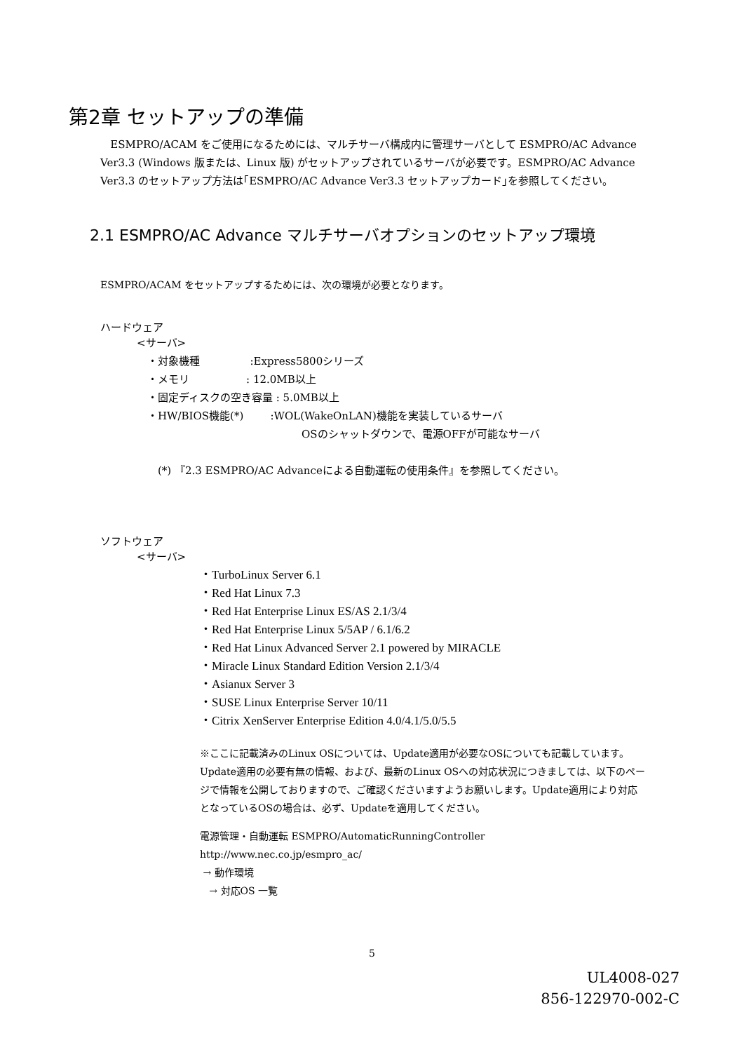第2章 セットアップの準備
ESMPRO/ACAM をご使用になるためには、マルチサーバ構成内に管理サーバとして ESMPRO/AC Advance Ver3.3 (Windows 版または、Linux 版) がセットアップされているサーバが必要です。ESMPRO/AC Advance Ver3.3 のセットアップ方法は｢ESMPRO/AC Advance Ver3.3 セットアップカード｣を参照してください。
2.1 ESMPRO/AC Advance マルチサーバオプションのセットアップ環境
ESMPRO/ACAM をセットアップするためには、次の環境が必要となります。
ハードウェア
<サーバ>
・対象機種 :Express5800シリーズ
・メモリ : 12.0MB以上
・固定ディスクの空き容量 : 5.0MB以上
・HW/BIOS機能(*) :WOL(WakeOnLAN)機能を実装しているサーバ
OSのシャットダウンで、電源OFFが可能なサーバ
(*) 『2.3 ESMPRO/AC Advanceによる自動運転の使用条件』を参照してください。
ソフトウェア
<サーバ>
・TurboLinux Server 6.1
・Red Hat Linux 7.3
・Red Hat Enterprise Linux ES/AS 2.1/3/4
・Red Hat Enterprise Linux 5/5AP / 6.1/6.2
・Red Hat Linux Advanced Server 2.1 powered by MIRACLE
・Miracle Linux Standard Edition Version 2.1/3/4
・Asianux Server 3
・SUSE Linux Enterprise Server 10/11
・Citrix XenServer Enterprise Edition 4.0/4.1/5.0/5.5
※ここに記載済みのLinux OSについては、Update適用が必要なOSについても記載しています。Update適用の必要有無の情報、および、最新のLinux OSへの対応状況につきましては、以下のページで情報を公開しておりますので、ご確認くださいますようお願いします。Update適用により対応となっているOSの場合は、必ず、Updateを適用してください。
電源管理・自動運転 ESMPRO/AutomaticRunningController
http://www.nec.co.jp/esmpro_ac/
→ 動作環境
→ 対応OS 一覧
5
UL4008-027
856-122970-002-C